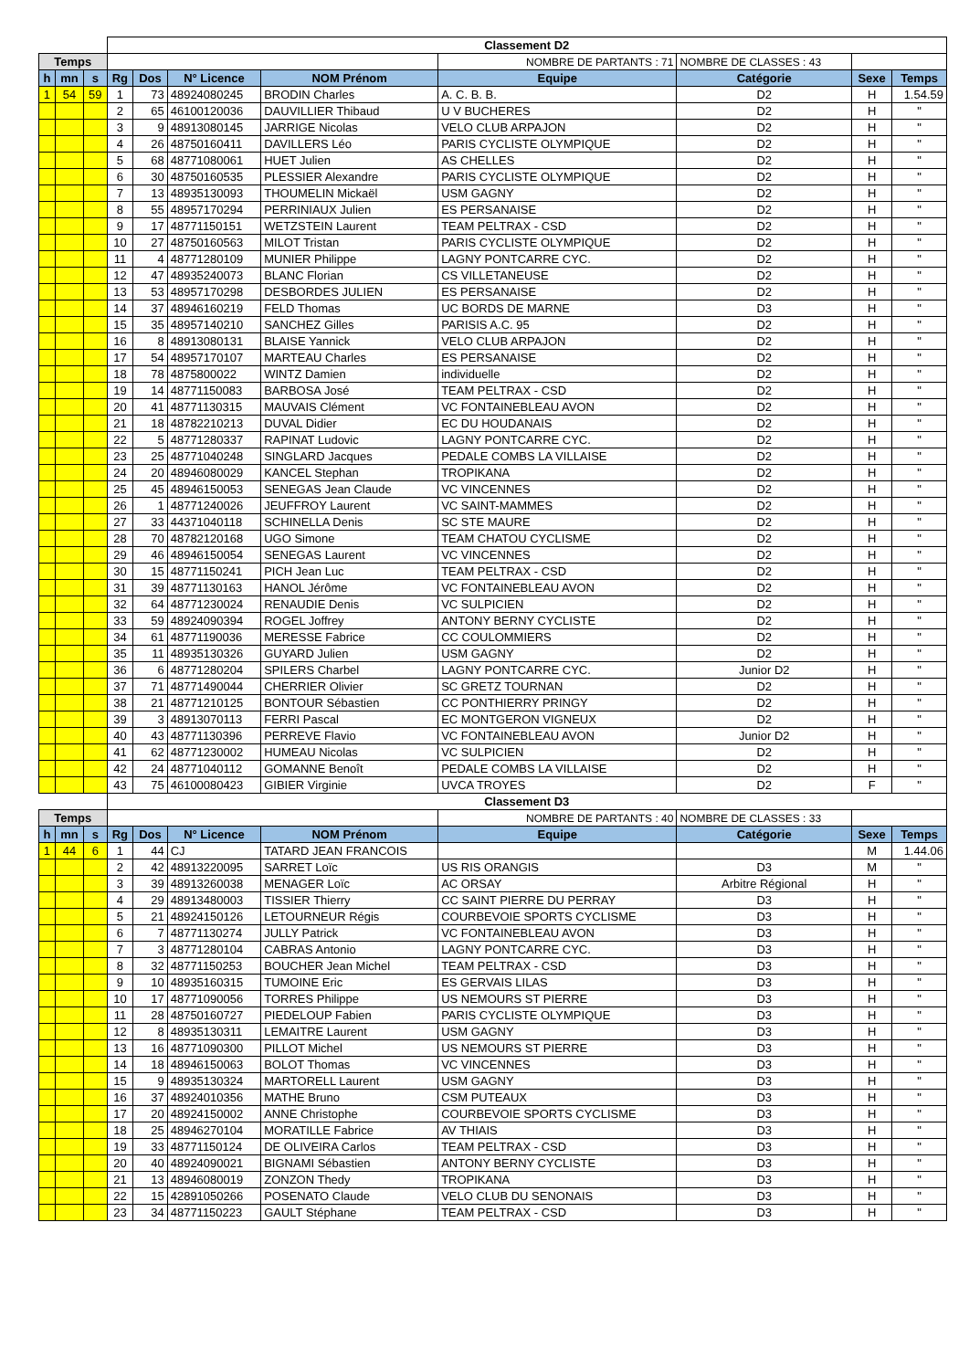| | | | Classement D2 | | | | | | | |
| Temps | | | | | | | NOMBRE DE PARTANTS : 71 | NOMBRE DE CLASSES : 43 | | |
| h | mn | s | Rg | Dos | N° Licence | NOM Prénom | Equipe | Catégorie | Sexe | Temps |
| 1 | 54 | 59 | 1 | 73 | 48924080245 | BRODIN Charles | A. C. B. B. | D2 | H | 1.54.59 |
| | | | 2 | 65 | 46100120036 | DAUVILLIER Thibaud | U V BUCHERES | D2 | H | " |
| | | | 3 | 9 | 48913080145 | JARRIGE Nicolas | VELO CLUB ARPAJON | D2 | H | " |
| | | | 4 | 26 | 48750160411 | DAVILLERS Léo | PARIS CYCLISTE OLYMPIQUE | D2 | H | " |
| | | | 5 | 68 | 48771080061 | HUET Julien | AS CHELLES | D2 | H | " |
| | | | 6 | 30 | 48750160535 | PLESSIER Alexandre | PARIS CYCLISTE OLYMPIQUE | D2 | H | " |
| | | | 7 | 13 | 48935130093 | THOUMELIN Mickaël | USM GAGNY | D2 | H | " |
| | | | 8 | 55 | 48957170294 | PERRINIAUX Julien | ES PERSANAISE | D2 | H | " |
| | | | 9 | 17 | 48771150151 | WETZSTEIN Laurent | TEAM PELTRAX - CSD | D2 | H | " |
| | | | 10 | 27 | 48750160563 | MILOT Tristan | PARIS CYCLISTE OLYMPIQUE | D2 | H | " |
| | | | 11 | 4 | 48771280109 | MUNIER Philippe | LAGNY PONTCARRE CYC. | D2 | H | " |
| | | | 12 | 47 | 48935240073 | BLANC Florian | CS VILLETANEUSE | D2 | H | " |
| | | | 13 | 53 | 48957170298 | DESBORDES JULIEN | ES PERSANAISE | D2 | H | " |
| | | | 14 | 37 | 48946160219 | FELD Thomas | UC BORDS DE MARNE | D3 | H | " |
| | | | 15 | 35 | 48957140210 | SANCHEZ Gilles | PARISIS A.C. 95 | D2 | H | " |
| | | | 16 | 8 | 48913080131 | BLAISE Yannick | VELO CLUB ARPAJON | D2 | H | " |
| | | | 17 | 54 | 48957170107 | MARTEAU Charles | ES PERSANAISE | D2 | H | " |
| | | | 18 | 78 | 4875800022 | WINTZ Damien | individuelle | D2 | H | " |
| | | | 19 | 14 | 48771150083 | BARBOSA José | TEAM PELTRAX - CSD | D2 | H | " |
| | | | 20 | 41 | 48771130315 | MAUVAIS Clément | VC FONTAINEBLEAU AVON | D2 | H | " |
| | | | 21 | 18 | 48782210213 | DUVAL Didier | EC DU HOUDANAIS | D2 | H | " |
| | | | 22 | 5 | 48771280337 | RAPINAT Ludovic | LAGNY PONTCARRE CYC. | D2 | H | " |
| | | | 23 | 25 | 48771040248 | SINGLARD Jacques | PEDALE COMBS LA VILLAISE | D2 | H | " |
| | | | 24 | 20 | 48946080029 | KANCEL Stephan | TROPIKANA | D2 | H | " |
| | | | 25 | 45 | 48946150053 | SENEGAS Jean Claude | VC VINCENNES | D2 | H | " |
| | | | 26 | 1 | 48771240026 | JEUFFROY Laurent | VC SAINT-MAMMES | D2 | H | " |
| | | | 27 | 33 | 44371040118 | SCHINELLA Denis | SC STE MAURE | D2 | H | " |
| | | | 28 | 70 | 48782120168 | UGO Simone | TEAM CHATOU CYCLISME | D2 | H | " |
| | | | 29 | 46 | 48946150054 | SENEGAS Laurent | VC VINCENNES | D2 | H | " |
| | | | 30 | 15 | 48771150241 | PICH Jean Luc | TEAM PELTRAX - CSD | D2 | H | " |
| | | | 31 | 39 | 48771130163 | HANOL Jérôme | VC FONTAINEBLEAU AVON | D2 | H | " |
| | | | 32 | 64 | 48771230024 | RENAUDIE Denis | VC SULPICIEN | D2 | H | " |
| | | | 33 | 59 | 48924090394 | ROGEL Joffrey | ANTONY BERNY CYCLISTE | D2 | H | " |
| | | | 34 | 61 | 48771190036 | MERESSE Fabrice | CC COULOMMIERS | D2 | H | " |
| | | | 35 | 11 | 48935130326 | GUYARD Julien | USM GAGNY | D2 | H | " |
| | | | 36 | 6 | 48771280204 | SPILERS Charbel | LAGNY PONTCARRE CYC. | Junior D2 | H | " |
| | | | 37 | 71 | 48771490044 | CHERRIER Olivier | SC GRETZ TOURNAN | D2 | H | " |
| | | | 38 | 21 | 48771210125 | BONTOUR Sébastien | CC PONTHIERRY PRINGY | D2 | H | " |
| | | | 39 | 3 | 48913070113 | FERRI Pascal | EC MONTGERON VIGNEUX | D2 | H | " |
| | | | 40 | 43 | 48771130396 | PERREVE Flavio | VC FONTAINEBLEAU AVON | Junior D2 | H | " |
| | | | 41 | 62 | 48771230002 | HUMEAU Nicolas | VC SULPICIEN | D2 | H | " |
| | | | 42 | 24 | 48771040112 | GOMANNE Benoît | PEDALE COMBS LA VILLAISE | D2 | H | " |
| | | | 43 | 75 | 46100080423 | GIBIER Virginie | UVCA TROYES | D2 | F | " |
| | | | Classement D3 | | | | | | | |
| Temps | | | | | | | NOMBRE DE PARTANTS : 40 | NOMBRE DE CLASSES : 33 | | |
| h | mn | s | Rg | Dos | N° Licence | NOM Prénom | Equipe | Catégorie | Sexe | Temps |
| 1 | 44 | 6 | 1 | 44 | CJ | TATARD JEAN FRANCOIS | | | M | 1.44.06 |
| | | | 2 | 42 | 48913220095 | SARRET Loïc | US RIS ORANGIS | D3 | M | " |
| | | | 3 | 39 | 48913260038 | MENAGER Loïc | AC ORSAY | Arbitre Régional | H | " |
| | | | 4 | 29 | 48913480003 | TISSIER Thierry | CC SAINT PIERRE DU PERRAY | D3 | H | " |
| | | | 5 | 21 | 48924150126 | LETOURNEUR Régis | COURBEVOIE SPORTS CYCLISME | D3 | H | " |
| | | | 6 | 7 | 48771130274 | JULLY Patrick | VC FONTAINEBLEAU AVON | D3 | H | " |
| | | | 7 | 3 | 48771280104 | CABRAS Antonio | LAGNY PONTCARRE CYC. | D3 | H | " |
| | | | 8 | 32 | 48771150253 | BOUCHER Jean Michel | TEAM PELTRAX - CSD | D3 | H | " |
| | | | 9 | 10 | 48935160315 | TUMOINE Eric | ES GERVAIS LILAS | D3 | H | " |
| | | | 10 | 17 | 48771090056 | TORRES Philippe | US NEMOURS ST PIERRE | D3 | H | " |
| | | | 11 | 28 | 48750160727 | PIEDELOUP Fabien | PARIS CYCLISTE OLYMPIQUE | D3 | H | " |
| | | | 12 | 8 | 48935130311 | LEMAITRE Laurent | USM GAGNY | D3 | H | " |
| | | | 13 | 16 | 48771090300 | PILLOT Michel | US NEMOURS ST PIERRE | D3 | H | " |
| | | | 14 | 18 | 48946150063 | BOLOT Thomas | VC VINCENNES | D3 | H | " |
| | | | 15 | 9 | 48935130324 | MARTORELL Laurent | USM GAGNY | D3 | H | " |
| | | | 16 | 37 | 48924010356 | MATHE Bruno | CSM PUTEAUX | D3 | H | " |
| | | | 17 | 20 | 48924150002 | ANNE Christophe | COURBEVOIE SPORTS CYCLISME | D3 | H | " |
| | | | 18 | 25 | 48946270104 | MORATILLE Fabrice | AV THIAIS | D3 | H | " |
| | | | 19 | 33 | 48771150124 | DE OLIVEIRA Carlos | TEAM PELTRAX - CSD | D3 | H | " |
| | | | 20 | 40 | 48924090021 | BIGNAMI Sébastien | ANTONY BERNY CYCLISTE | D3 | H | " |
| | | | 21 | 13 | 48946080019 | ZONZON Thedy | TROPIKANA | D3 | H | " |
| | | | 22 | 15 | 42891050266 | POSENATO Claude | VELO CLUB DU SENONAIS | D3 | H | " |
| | | | 23 | 34 | 48771150223 | GAULT Stéphane | TEAM PELTRAX - CSD | D3 | H | " |